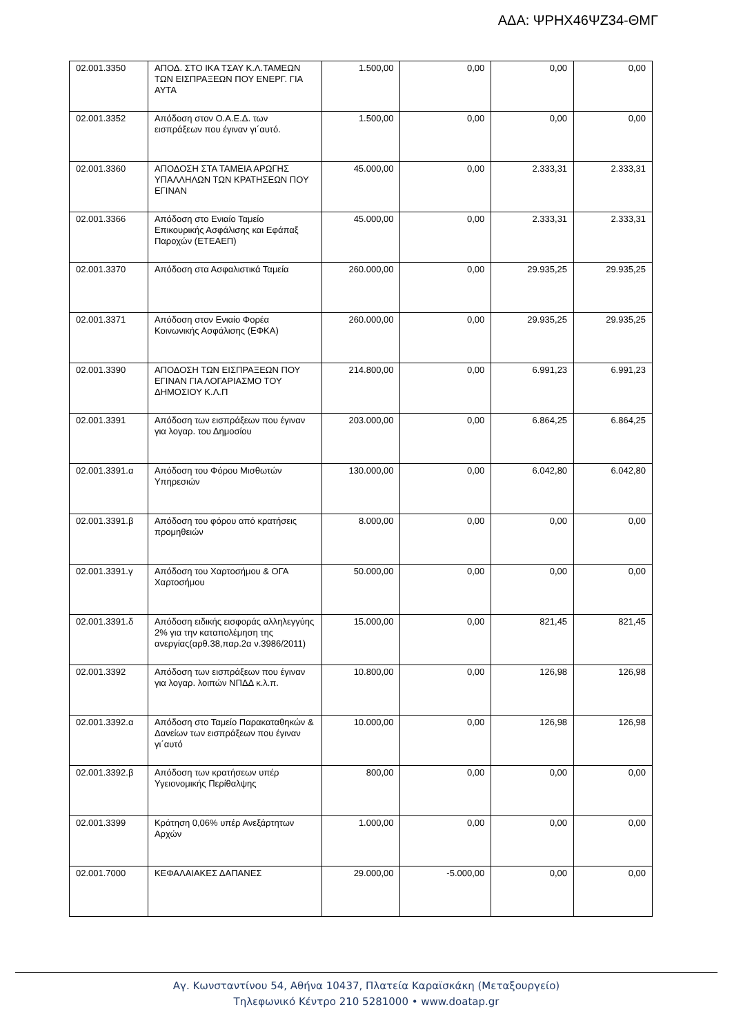ΑΔΑ: ΨΡΗΧ46ΨΖ34-ΘΜΓ
| 02.001.3350 | ΑΠΟΔ. ΣΤΟ ΙΚΑ ΤΣΑΥ Κ.Λ.ΤΑΜΕΩΝ ΤΩΝ ΕΙΣΠΡΑΞΕΩΝ ΠΟΥ ΕΝΕΡΓ. ΓΙΑ ΑΥΤΑ | 1.500,00 | 0,00 | 0,00 | 0,00 |
| 02.001.3352 | Απόδοση στον Ο.Α.Ε.Δ. των εισπράξεων που έγιναν γι΄αυτό. | 1.500,00 | 0,00 | 0,00 | 0,00 |
| 02.001.3360 | ΑΠΟΔΟΣΗ ΣΤΑ ΤΑΜΕΙΑ ΑΡΩΓΗΣ ΥΠΑΛΛΗΛΩΝ ΤΩΝ ΚΡΑΤΗΣΕΩΝ ΠΟΥ ΕΓΙΝΑΝ | 45.000,00 | 0,00 | 2.333,31 | 2.333,31 |
| 02.001.3366 | Απόδοση στο Ενιαίο Ταμείο Επικουρικής Ασφάλισης και Εφάπαξ Παροχών (ΕΤΕΑΕΠ) | 45.000,00 | 0,00 | 2.333,31 | 2.333,31 |
| 02.001.3370 | Απόδοση στα Ασφαλιστικά Ταμεία | 260.000,00 | 0,00 | 29.935,25 | 29.935,25 |
| 02.001.3371 | Απόδοση στον Ενιαίο Φορέα Κοινωνικής Ασφάλισης (ΕΦΚΑ) | 260.000,00 | 0,00 | 29.935,25 | 29.935,25 |
| 02.001.3390 | ΑΠΟΔΟΣΗ ΤΩΝ ΕΙΣΠΡΑΞΕΩΝ ΠΟΥ ΕΓΙΝΑΝ ΓΙΑ ΛΟΓΑΡΙΑΣΜΟ ΤΟΥ ΔΗΜΟΣΙΟΥ Κ.Λ.Π | 214.800,00 | 0,00 | 6.991,23 | 6.991,23 |
| 02.001.3391 | Απόδοση των εισπράξεων που έγιναν για λογαρ. του Δημοσίου | 203.000,00 | 0,00 | 6.864,25 | 6.864,25 |
| 02.001.3391.α | Απόδοση του Φόρου Μισθωτών Υπηρεσιών | 130.000,00 | 0,00 | 6.042,80 | 6.042,80 |
| 02.001.3391.β | Απόδοση του φόρου από κρατήσεις προμηθειών | 8.000,00 | 0,00 | 0,00 | 0,00 |
| 02.001.3391.γ | Απόδοση του Χαρτοσήμου & ΟΓΑ Χαρτοσήμου | 50.000,00 | 0,00 | 0,00 | 0,00 |
| 02.001.3391.δ | Απόδοση ειδικής εισφοράς αλληλεγγύης 2% για την καταπολέμηση της ανεργίας(αρθ.38,παρ.2α ν.3986/2011) | 15.000,00 | 0,00 | 821,45 | 821,45 |
| 02.001.3392 | Απόδοση των εισπράξεων που έγιναν για λογαρ. λοιπών ΝΠΔΔ κ.λ.π. | 10.800,00 | 0,00 | 126,98 | 126,98 |
| 02.001.3392.α | Απόδοση στο Ταμείο Παρακαταθηκών & Δανείων των εισπράξεων που έγιναν γι΄αυτό | 10.000,00 | 0,00 | 126,98 | 126,98 |
| 02.001.3392.β | Απόδοση των κρατήσεων υπέρ Υγειονομικής Περίθαλψης | 800,00 | 0,00 | 0,00 | 0,00 |
| 02.001.3399 | Κράτηση 0,06% υπέρ Ανεξάρτητων Αρχών | 1.000,00 | 0,00 | 0,00 | 0,00 |
| 02.001.7000 | ΚΕΦΑΛΑΙΑΚΕΣ ΔΑΠΑΝΕΣ | 29.000,00 | -5.000,00 | 0,00 | 0,00 |
Αγ. Κωνσταντίνου 54, Αθήνα 10437, Πλατεία Καραϊσκάκη (Μεταξουργείο)
Τηλεφωνικό Κέντρο 210 5281000 • www.doatap.gr